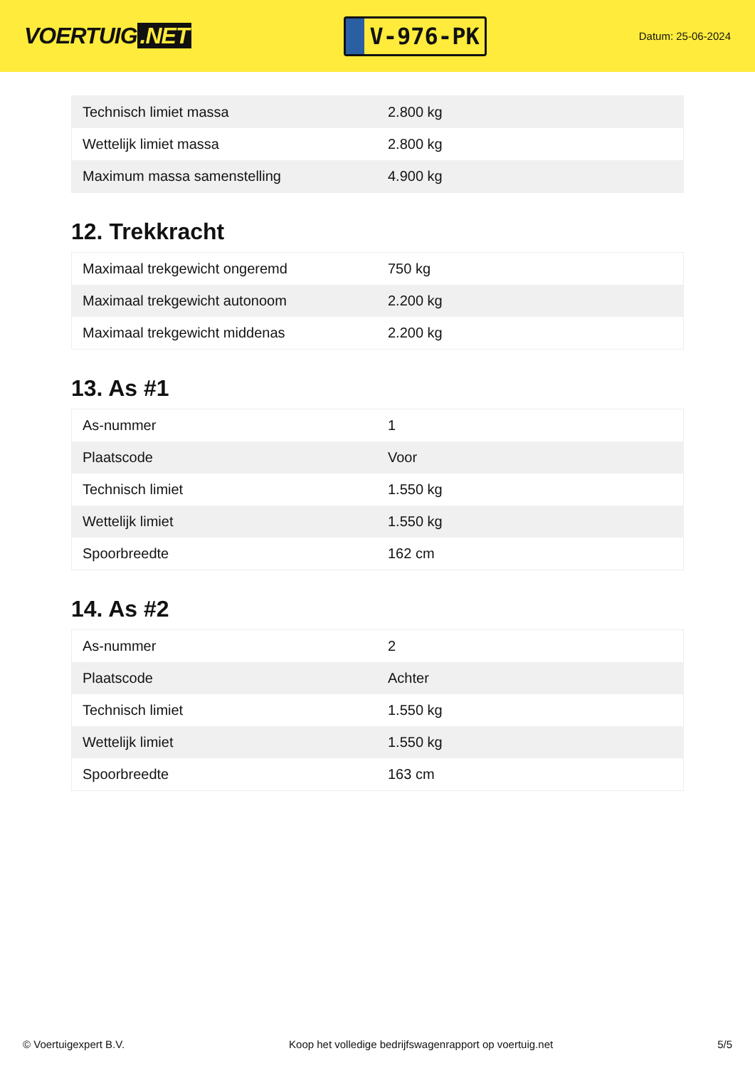VOERTUIG.NET
V-976-PK
Datum: 25-06-2024
| Technisch limiet massa | 2.800 kg |
| Wettelijk limiet massa | 2.800 kg |
| Maximum massa samenstelling | 4.900 kg |
12. Trekkracht
| Maximaal trekgewicht ongeremd | 750 kg |
| Maximaal trekgewicht autonoom | 2.200 kg |
| Maximaal trekgewicht middenas | 2.200 kg |
13. As #1
| As-nummer | 1 |
| Plaatscode | Voor |
| Technisch limiet | 1.550 kg |
| Wettelijk limiet | 1.550 kg |
| Spoorbreedte | 162 cm |
14. As #2
| As-nummer | 2 |
| Plaatscode | Achter |
| Technisch limiet | 1.550 kg |
| Wettelijk limiet | 1.550 kg |
| Spoorbreedte | 163 cm |
© Voertuigexpert B.V. Koop het volledige bedrijfswagenrapport op voertuig.net 5/5